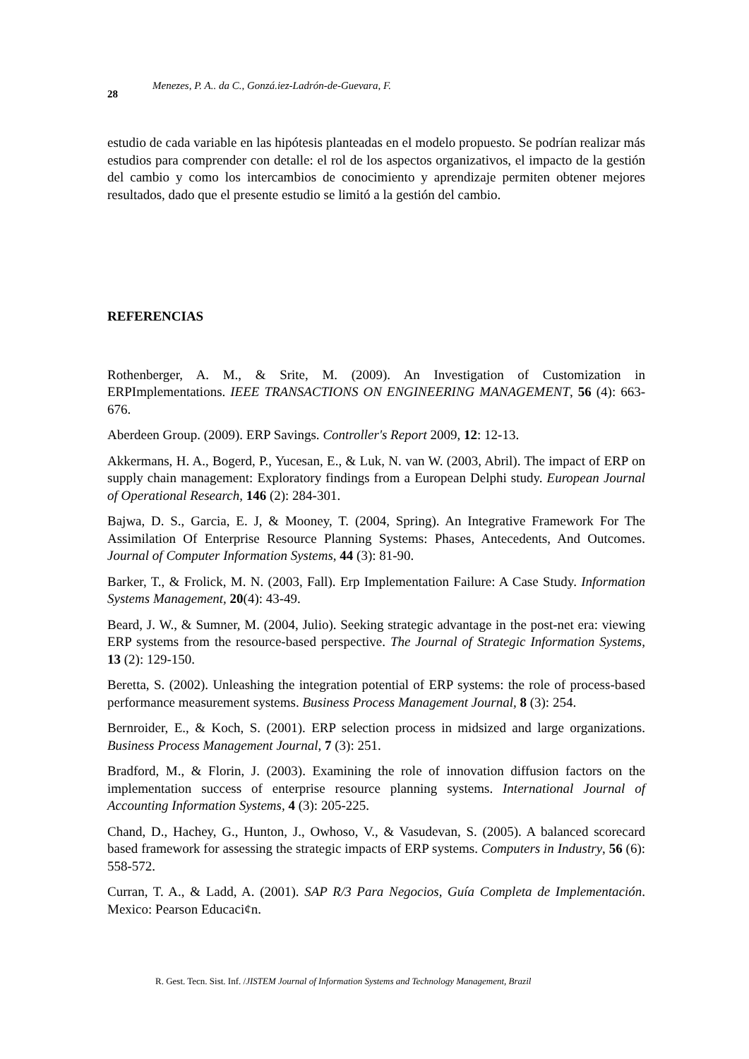28 Menezes, P. A.. da C., Gonzá.iez-Ladrón-de-Guevara, F.
estudio de cada variable en las hipótesis planteadas en el modelo propuesto. Se podrían realizar más estudios para comprender con detalle: el rol de los aspectos organizativos, el impacto de la gestión del cambio y como los intercambios de conocimiento y aprendizaje permiten obtener mejores resultados, dado que el presente estudio se limitó a la gestión del cambio.
REFERENCIAS
Rothenberger, A. M., & Srite, M. (2009). An Investigation of Customization in ERPImplementations. IEEE TRANSACTIONS ON ENGINEERING MANAGEMENT, 56 (4): 663-676.
Aberdeen Group. (2009). ERP Savings. Controller's Report 2009, 12: 12-13.
Akkermans, H. A., Bogerd, P., Yucesan, E., & Luk, N. van W. (2003, Abril). The impact of ERP on supply chain management: Exploratory findings from a European Delphi study. European Journal of Operational Research, 146 (2): 284-301.
Bajwa, D. S., Garcia, E. J, & Mooney, T. (2004, Spring). An Integrative Framework For The Assimilation Of Enterprise Resource Planning Systems: Phases, Antecedents, And Outcomes. Journal of Computer Information Systems, 44 (3): 81-90.
Barker, T., & Frolick, M. N. (2003, Fall). Erp Implementation Failure: A Case Study. Information Systems Management, 20(4): 43-49.
Beard, J. W., & Sumner, M. (2004, Julio). Seeking strategic advantage in the post-net era: viewing ERP systems from the resource-based perspective. The Journal of Strategic Information Systems, 13 (2): 129-150.
Beretta, S. (2002). Unleashing the integration potential of ERP systems: the role of process-based performance measurement systems. Business Process Management Journal, 8 (3): 254.
Bernroider, E., & Koch, S. (2001). ERP selection process in midsized and large organizations. Business Process Management Journal, 7 (3): 251.
Bradford, M., & Florin, J. (2003). Examining the role of innovation diffusion factors on the implementation success of enterprise resource planning systems. International Journal of Accounting Information Systems, 4 (3): 205-225.
Chand, D., Hachey, G., Hunton, J., Owhoso, V., & Vasudevan, S. (2005). A balanced scorecard based framework for assessing the strategic impacts of ERP systems. Computers in Industry, 56 (6): 558-572.
Curran, T. A., & Ladd, A. (2001). SAP R/3 Para Negocios, Guía Completa de Implementación. Mexico: Pearson Educaci¢n.
R. Gest. Tecn. Sist. Inf. /JISTEM Journal of Information Systems and Technology Management, Brazil